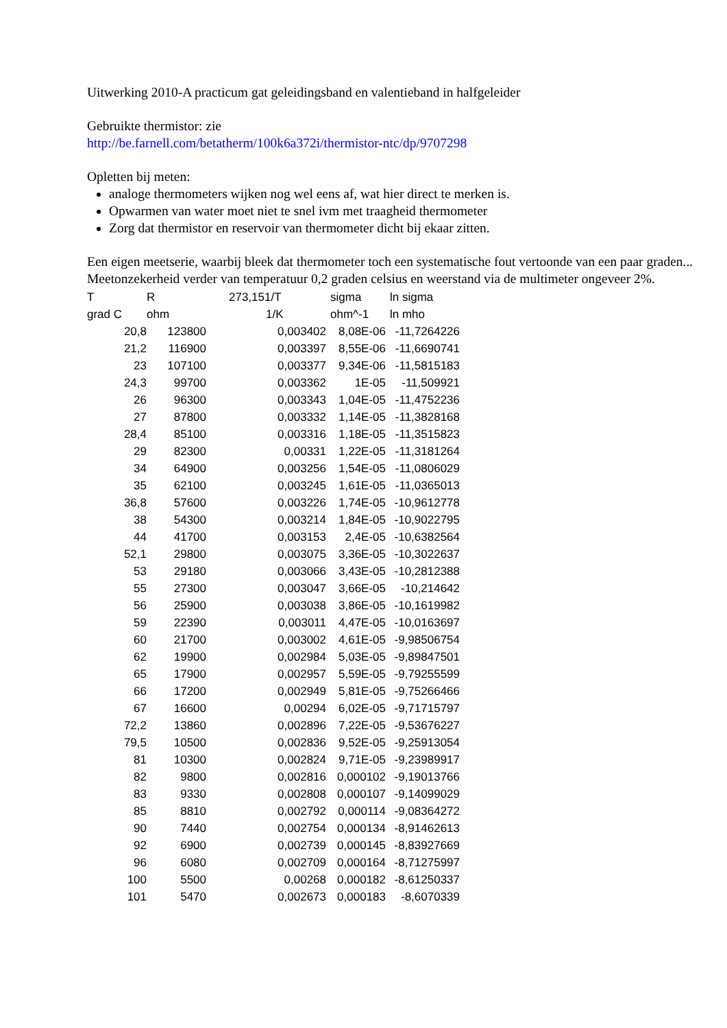Uitwerking 2010-A practicum gat geleidingsband en valentieband in halfgeleider
Gebruikte thermistor: zie
http://be.farnell.com/betatherm/100k6a372i/thermistor-ntc/dp/9707298
Opletten bij meten:
analoge thermometers wijken nog wel eens af, wat hier direct te merken is.
Opwarmen van water moet niet te snel ivm met traagheid thermometer
Zorg dat thermistor en reservoir van thermometer dicht bij ekaar zitten.
Een eigen meetserie, waarbij bleek dat thermometer toch een systematische fout vertoonde van een paar graden... Meetonzekerheid verder van temperatuur 0,2 graden celsius en weerstand via de multimeter ongeveer 2%.
| T | R | 273,151/T | sigma | ln sigma |
| --- | --- | --- | --- | --- |
| grad C | ohm | 1/K | ohm^-1 | ln mho |
| 20,8 | 123800 | 0,003402 | 8,08E-06 | -11,7264226 |
| 21,2 | 116900 | 0,003397 | 8,55E-06 | -11,6690741 |
| 23 | 107100 | 0,003377 | 9,34E-06 | -11,5815183 |
| 24,3 | 99700 | 0,003362 | 1E-05 | -11,509921 |
| 26 | 96300 | 0,003343 | 1,04E-05 | -11,4752236 |
| 27 | 87800 | 0,003332 | 1,14E-05 | -11,3828168 |
| 28,4 | 85100 | 0,003316 | 1,18E-05 | -11,3515823 |
| 29 | 82300 | 0,00331 | 1,22E-05 | -11,3181264 |
| 34 | 64900 | 0,003256 | 1,54E-05 | -11,0806029 |
| 35 | 62100 | 0,003245 | 1,61E-05 | -11,0365013 |
| 36,8 | 57600 | 0,003226 | 1,74E-05 | -10,9612778 |
| 38 | 54300 | 0,003214 | 1,84E-05 | -10,9022795 |
| 44 | 41700 | 0,003153 | 2,4E-05 | -10,6382564 |
| 52,1 | 29800 | 0,003075 | 3,36E-05 | -10,3022637 |
| 53 | 29180 | 0,003066 | 3,43E-05 | -10,2812388 |
| 55 | 27300 | 0,003047 | 3,66E-05 | -10,214642 |
| 56 | 25900 | 0,003038 | 3,86E-05 | -10,1619982 |
| 59 | 22390 | 0,003011 | 4,47E-05 | -10,0163697 |
| 60 | 21700 | 0,003002 | 4,61E-05 | -9,98506754 |
| 62 | 19900 | 0,002984 | 5,03E-05 | -9,89847501 |
| 65 | 17900 | 0,002957 | 5,59E-05 | -9,79255599 |
| 66 | 17200 | 0,002949 | 5,81E-05 | -9,75266466 |
| 67 | 16600 | 0,00294 | 6,02E-05 | -9,71715797 |
| 72,2 | 13860 | 0,002896 | 7,22E-05 | -9,53676227 |
| 79,5 | 10500 | 0,002836 | 9,52E-05 | -9,25913054 |
| 81 | 10300 | 0,002824 | 9,71E-05 | -9,23989917 |
| 82 | 9800 | 0,002816 | 0,000102 | -9,19013766 |
| 83 | 9330 | 0,002808 | 0,000107 | -9,14099029 |
| 85 | 8810 | 0,002792 | 0,000114 | -9,08364272 |
| 90 | 7440 | 0,002754 | 0,000134 | -8,91462613 |
| 92 | 6900 | 0,002739 | 0,000145 | -8,83927669 |
| 96 | 6080 | 0,002709 | 0,000164 | -8,71275997 |
| 100 | 5500 | 0,00268 | 0,000182 | -8,61250337 |
| 101 | 5470 | 0,002673 | 0,000183 | -8,6070339 |